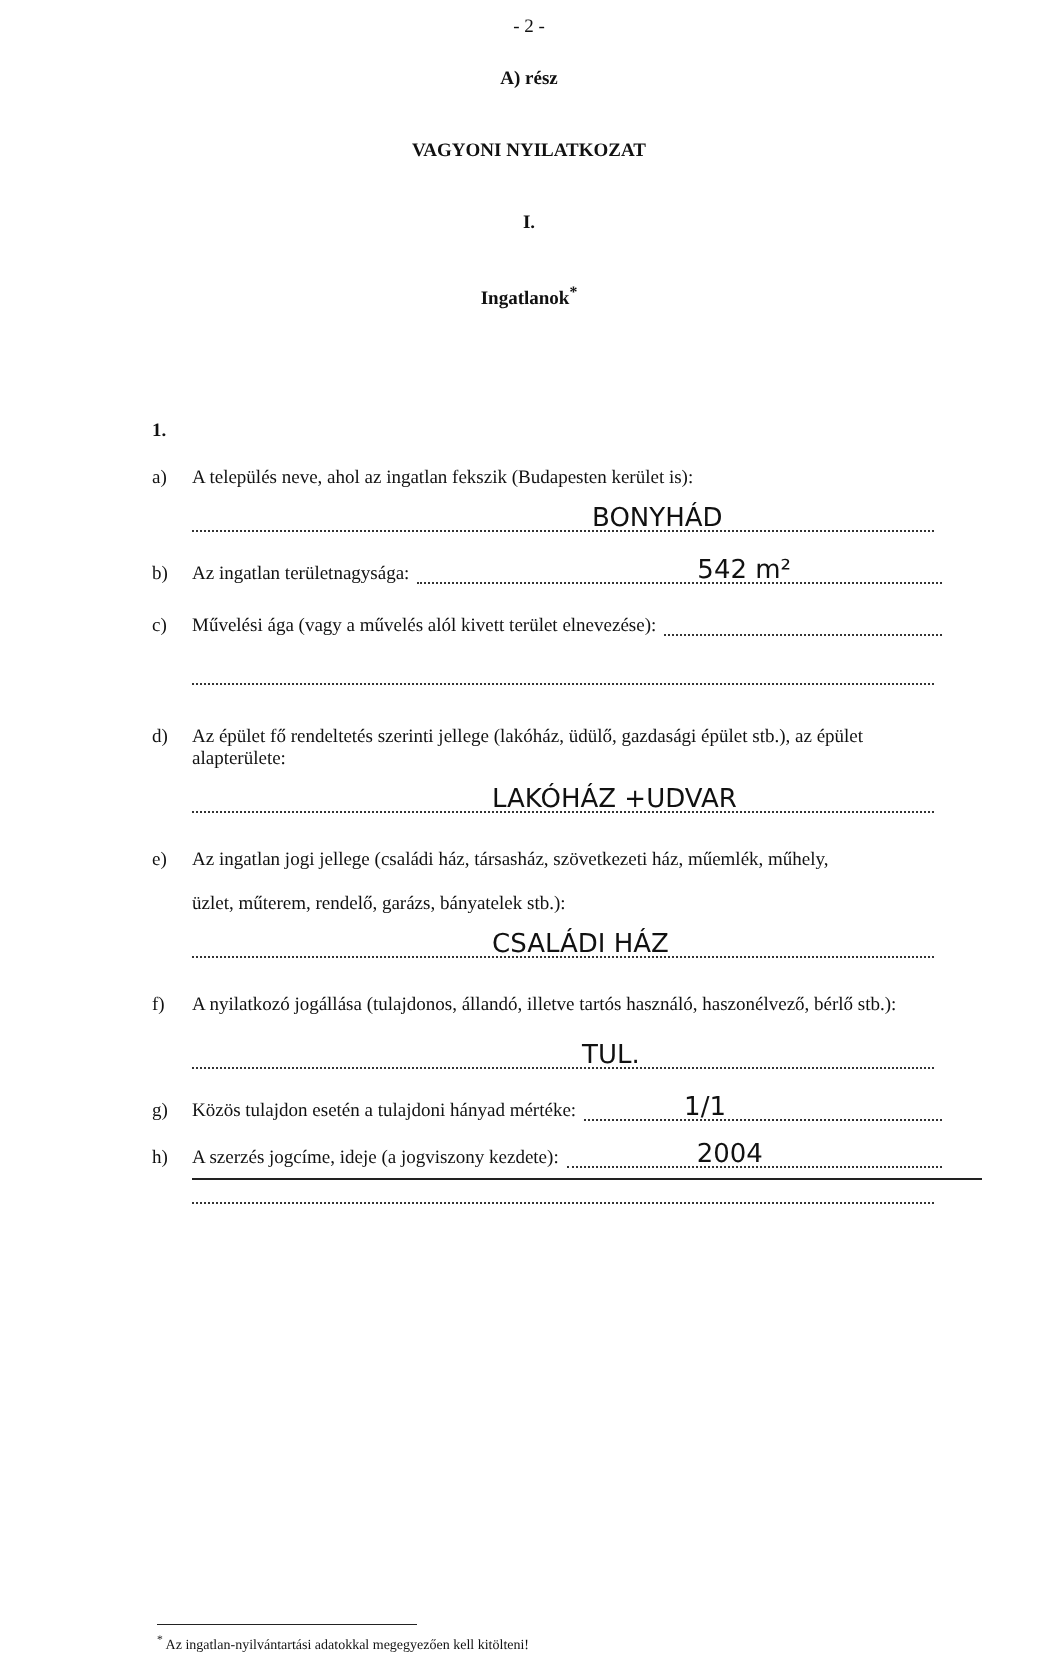- 2 -
A) rész
VAGYONI NYILATKOZAT
I.
Ingatlanok<sup>*</sup>
1.
a) A település neve, ahol az ingatlan fekszik (Budapesten kerület is):
BONYHÁD
b) Az ingatlan területnagysága:
542 m²
c) Művelési ága (vagy a művelés alól kivett terület elnevezése):
d) Az épület fő rendeltetés szerinti jellege (lakóház, üdülő, gazdasági épület stb.), az épület alapterülete:
LAKÓHÁZ +UDVAR
e) Az ingatlan jogi jellege (családi ház, társasház, szövetkezeti ház, műemlék, műhely,
üzlet, műterem, rendelő, garázs, bányatelek stb.):
CSALÁDI HÁZ
f) A nyilatkozó jogállása (tulajdonos, állandó, illetve tartós használó, haszonélvező, bérlő stb.):
TUL.
g) Közös tulajdon esetén a tulajdoni hányad mértéke:
1/1
h) A szerzés jogcíme, ideje (a jogviszony kezdete):
2004
<sup>*</sup> Az ingatlan-nyilvántartási adatokkal megegyezően kell kitölteni!